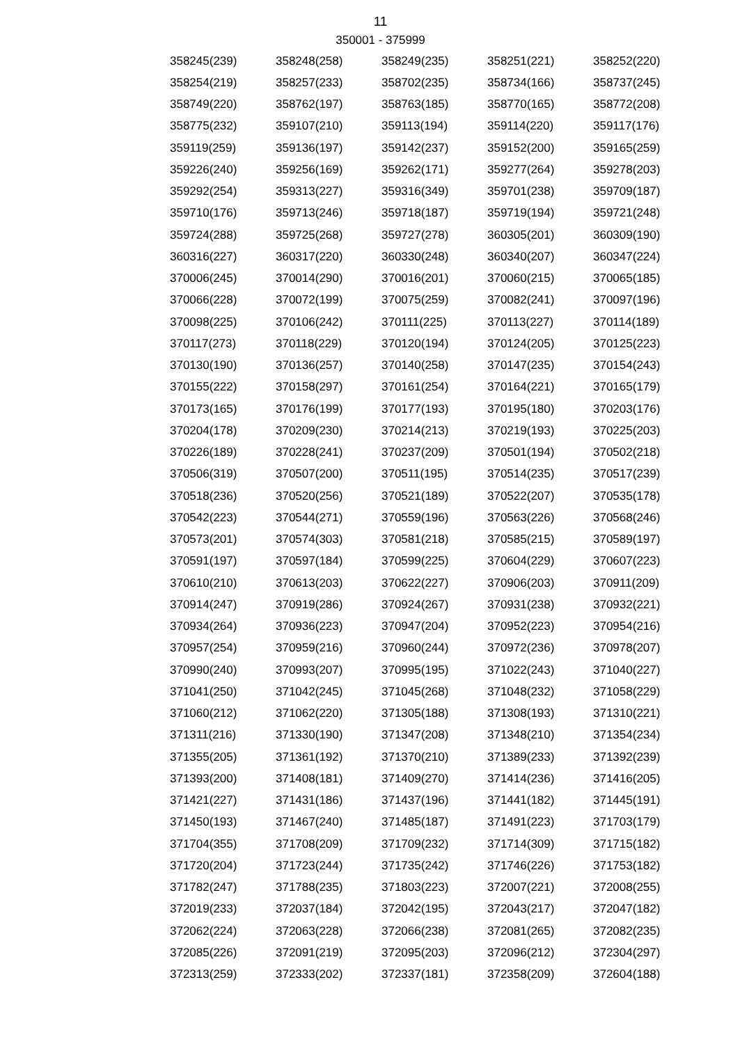11
350001 - 375999
| 358245(239) | 358248(258) | 358249(235) | 358251(221) | 358252(220) |
| 358254(219) | 358257(233) | 358702(235) | 358734(166) | 358737(245) |
| 358749(220) | 358762(197) | 358763(185) | 358770(165) | 358772(208) |
| 358775(232) | 359107(210) | 359113(194) | 359114(220) | 359117(176) |
| 359119(259) | 359136(197) | 359142(237) | 359152(200) | 359165(259) |
| 359226(240) | 359256(169) | 359262(171) | 359277(264) | 359278(203) |
| 359292(254) | 359313(227) | 359316(349) | 359701(238) | 359709(187) |
| 359710(176) | 359713(246) | 359718(187) | 359719(194) | 359721(248) |
| 359724(288) | 359725(268) | 359727(278) | 360305(201) | 360309(190) |
| 360316(227) | 360317(220) | 360330(248) | 360340(207) | 360347(224) |
| 370006(245) | 370014(290) | 370016(201) | 370060(215) | 370065(185) |
| 370066(228) | 370072(199) | 370075(259) | 370082(241) | 370097(196) |
| 370098(225) | 370106(242) | 370111(225) | 370113(227) | 370114(189) |
| 370117(273) | 370118(229) | 370120(194) | 370124(205) | 370125(223) |
| 370130(190) | 370136(257) | 370140(258) | 370147(235) | 370154(243) |
| 370155(222) | 370158(297) | 370161(254) | 370164(221) | 370165(179) |
| 370173(165) | 370176(199) | 370177(193) | 370195(180) | 370203(176) |
| 370204(178) | 370209(230) | 370214(213) | 370219(193) | 370225(203) |
| 370226(189) | 370228(241) | 370237(209) | 370501(194) | 370502(218) |
| 370506(319) | 370507(200) | 370511(195) | 370514(235) | 370517(239) |
| 370518(236) | 370520(256) | 370521(189) | 370522(207) | 370535(178) |
| 370542(223) | 370544(271) | 370559(196) | 370563(226) | 370568(246) |
| 370573(201) | 370574(303) | 370581(218) | 370585(215) | 370589(197) |
| 370591(197) | 370597(184) | 370599(225) | 370604(229) | 370607(223) |
| 370610(210) | 370613(203) | 370622(227) | 370906(203) | 370911(209) |
| 370914(247) | 370919(286) | 370924(267) | 370931(238) | 370932(221) |
| 370934(264) | 370936(223) | 370947(204) | 370952(223) | 370954(216) |
| 370957(254) | 370959(216) | 370960(244) | 370972(236) | 370978(207) |
| 370990(240) | 370993(207) | 370995(195) | 371022(243) | 371040(227) |
| 371041(250) | 371042(245) | 371045(268) | 371048(232) | 371058(229) |
| 371060(212) | 371062(220) | 371305(188) | 371308(193) | 371310(221) |
| 371311(216) | 371330(190) | 371347(208) | 371348(210) | 371354(234) |
| 371355(205) | 371361(192) | 371370(210) | 371389(233) | 371392(239) |
| 371393(200) | 371408(181) | 371409(270) | 371414(236) | 371416(205) |
| 371421(227) | 371431(186) | 371437(196) | 371441(182) | 371445(191) |
| 371450(193) | 371467(240) | 371485(187) | 371491(223) | 371703(179) |
| 371704(355) | 371708(209) | 371709(232) | 371714(309) | 371715(182) |
| 371720(204) | 371723(244) | 371735(242) | 371746(226) | 371753(182) |
| 371782(247) | 371788(235) | 371803(223) | 372007(221) | 372008(255) |
| 372019(233) | 372037(184) | 372042(195) | 372043(217) | 372047(182) |
| 372062(224) | 372063(228) | 372066(238) | 372081(265) | 372082(235) |
| 372085(226) | 372091(219) | 372095(203) | 372096(212) | 372304(297) |
| 372313(259) | 372333(202) | 372337(181) | 372358(209) | 372604(188) |